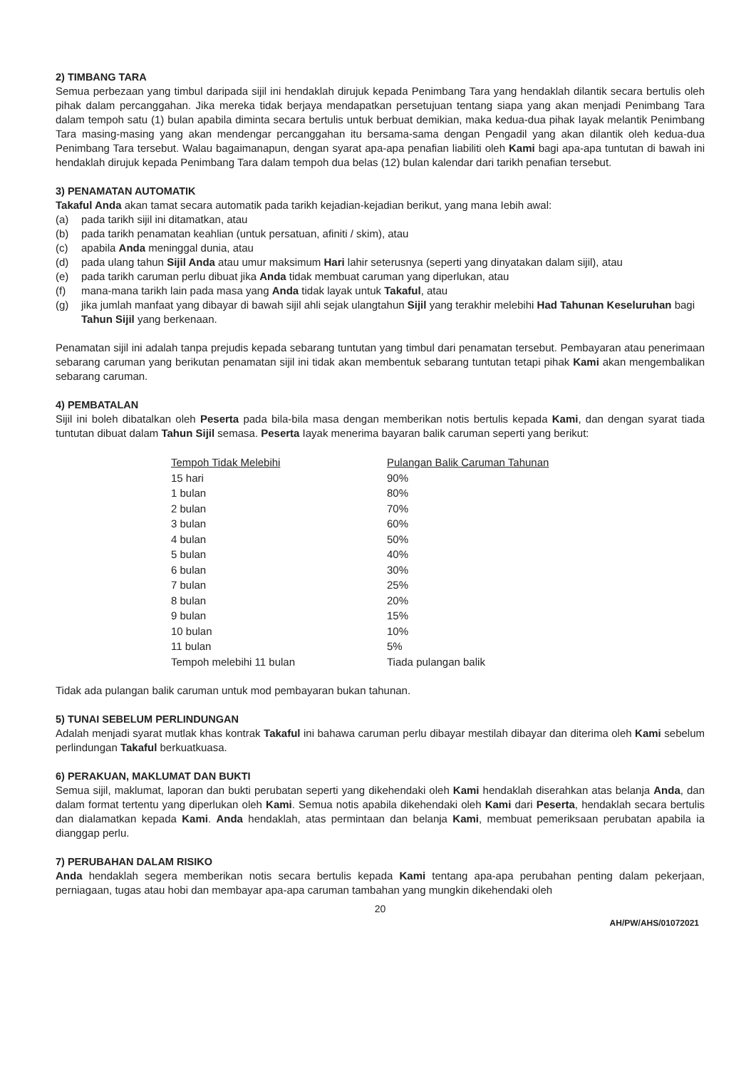2) TIMBANG TARA
Semua perbezaan yang timbul daripada sijil ini hendaklah dirujuk kepada Penimbang Tara yang hendaklah dilantik secara bertulis oleh pihak dalam percanggahan. Jika mereka tidak berjaya mendapatkan persetujuan tentang siapa yang akan menjadi Penimbang Tara dalam tempoh satu (1) bulan apabila diminta secara bertulis untuk berbuat demikian, maka kedua-dua pihak Iayak melantik Penimbang Tara masing-masing yang akan mendengar percanggahan itu bersama-sama dengan Pengadil yang akan dilantik oleh kedua-dua Penimbang Tara tersebut. Walau bagaimanapun, dengan syarat apa-apa penafian liabiliti oleh Kami bagi apa-apa tuntutan di bawah ini hendaklah dirujuk kepada Penimbang Tara dalam tempoh dua belas (12) bulan kalendar dari tarikh penafian tersebut.
3) PENAMATAN AUTOMATIK
Takaful Anda akan tamat secara automatik pada tarikh kejadian-kejadian berikut, yang mana Iebih awal:
(a) pada tarikh sijil ini ditamatkan, atau
(b) pada tarikh penamatan keahlian (untuk persatuan, afiniti / skim), atau
(c) apabila Anda meninggal dunia, atau
(d) pada ulang tahun Sijil Anda atau umur maksimum Hari lahir seterusnya (seperti yang dinyatakan dalam sijil), atau
(e) pada tarikh caruman perlu dibuat jika Anda tidak membuat caruman yang diperlukan, atau
(f) mana-mana tarikh lain pada masa yang Anda tidak layak untuk Takaful, atau
(g) jika jumlah manfaat yang dibayar di bawah sijil ahli sejak ulangtahun Sijil yang terakhir melebihi Had Tahunan Keseluruhan bagi Tahun Sijil yang berkenaan.
Penamatan sijil ini adalah tanpa prejudis kepada sebarang tuntutan yang timbul dari penamatan tersebut. Pembayaran atau penerimaan sebarang caruman yang berikutan penamatan sijil ini tidak akan membentuk sebarang tuntutan tetapi pihak Kami akan mengembalikan sebarang caruman.
4) PEMBATALAN
Sijil ini boleh dibatalkan oleh Peserta pada bila-bila masa dengan memberikan notis bertulis kepada Kami, dan dengan syarat tiada tuntutan dibuat dalam Tahun Sijil semasa. Peserta Iayak menerima bayaran balik caruman seperti yang berikut:
| Tempoh Tidak Melebihi | Pulangan Balik Caruman Tahunan |
| --- | --- |
| 15 hari | 90% |
| 1 bulan | 80% |
| 2 bulan | 70% |
| 3 bulan | 60% |
| 4 bulan | 50% |
| 5 bulan | 40% |
| 6 bulan | 30% |
| 7 bulan | 25% |
| 8 bulan | 20% |
| 9 bulan | 15% |
| 10 bulan | 10% |
| 11 bulan | 5% |
| Tempoh melebihi 11 bulan | Tiada pulangan balik |
Tidak ada pulangan balik caruman untuk mod pembayaran bukan tahunan.
5) TUNAI SEBELUM PERLINDUNGAN
Adalah menjadi syarat mutlak khas kontrak Takaful ini bahawa caruman perlu dibayar mestilah dibayar dan diterima oleh Kami sebelum perlindungan Takaful berkuatkuasa.
6) PERAKUAN, MAKLUMAT DAN BUKTI
Semua sijil, maklumat, laporan dan bukti perubatan seperti yang dikehendaki oleh Kami hendaklah diserahkan atas belanja Anda, dan dalam format tertentu yang diperlukan oleh Kami. Semua notis apabila dikehendaki oleh Kami dari Peserta, hendaklah secara bertulis dan dialamatkan kepada Kami. Anda hendaklah, atas permintaan dan belanja Kami, membuat pemeriksaan perubatan apabila ia dianggap perlu.
7) PERUBAHAN DALAM RISIKO
Anda hendaklah segera memberikan notis secara bertulis kepada Kami tentang apa-apa perubahan penting dalam pekerjaan, perniagaan, tugas atau hobi dan membayar apa-apa caruman tambahan yang mungkin dikehendaki oleh
20
AH/PW/AHS/01072021